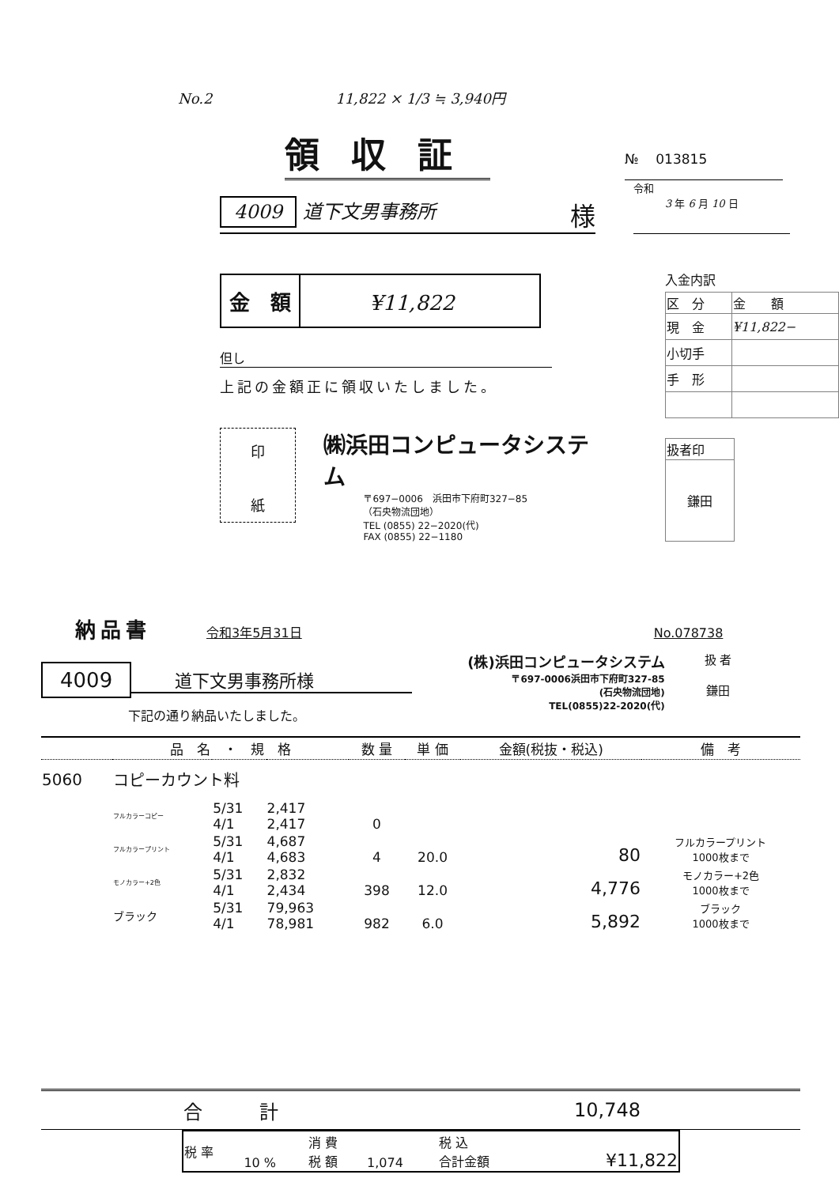No.2 11,822 × 1/3 ≒ 3,940円
領収証
№ 013815
4009 道下文男事務所 様
令和
3 年 6 月 10 日
| 金 額 | ¥11,822 |
但し
上記の金額正に領収いたしました。
印
紙
㈱浜田コンピュータシステム
〒697−0006　浜田市下府町327−85
（石央物流団地）
TEL (0855) 22−2020(代)
FAX (0855) 22−1180
入金内訳
| 区 分 | 金 額 |
| 現 金 | ¥11,822− |
| 小切手 | |
| 手 形 | |
| 扱者印 |
| 鎌田 |
納品書
令和3年5月31日 No.078738
4009 道下文男事務所様
下記の通り納品いたしました。
(株)浜田コンピュータシステム
〒697-0006浜田市下府町327-85
(石央物流団地)
TEL(0855)22-2020(代)
扱 者
鎌田
| | 品 名 ・ 規 格 | | | 数 量 | 単 価 | 金額(税抜・税込) | 備 考 |
| --- | --- | --- | --- | --- | --- | --- | --- |
| 5060 | コピーカウント料 | | | | | | |
| | フルカラーコピー | 5/31 4/1 | 2,417 2,417 | 0 | | | |
| | フルカラープリント | 5/31 4/1 | 4,687 4,683 | 4 | 20.0 | 80 | フルカラープリント 1000枚まで |
| | モノカラー+2色 | 5/31 4/1 | 2,832 2,434 | 398 | 12.0 | 4,776 | モノカラー+2色 1000枚まで |
| | ブラック | 5/31 4/1 | 79,963 78,981 | 982 | 6.0 | 5,892 | ブラック 1000枚まで |
| | 合 計 | | | | | 10,748 | |
| 税 率 | 10 % | 消 費 税 額 | 1,074 | 税 込 合計金額 | ¥11,822 |